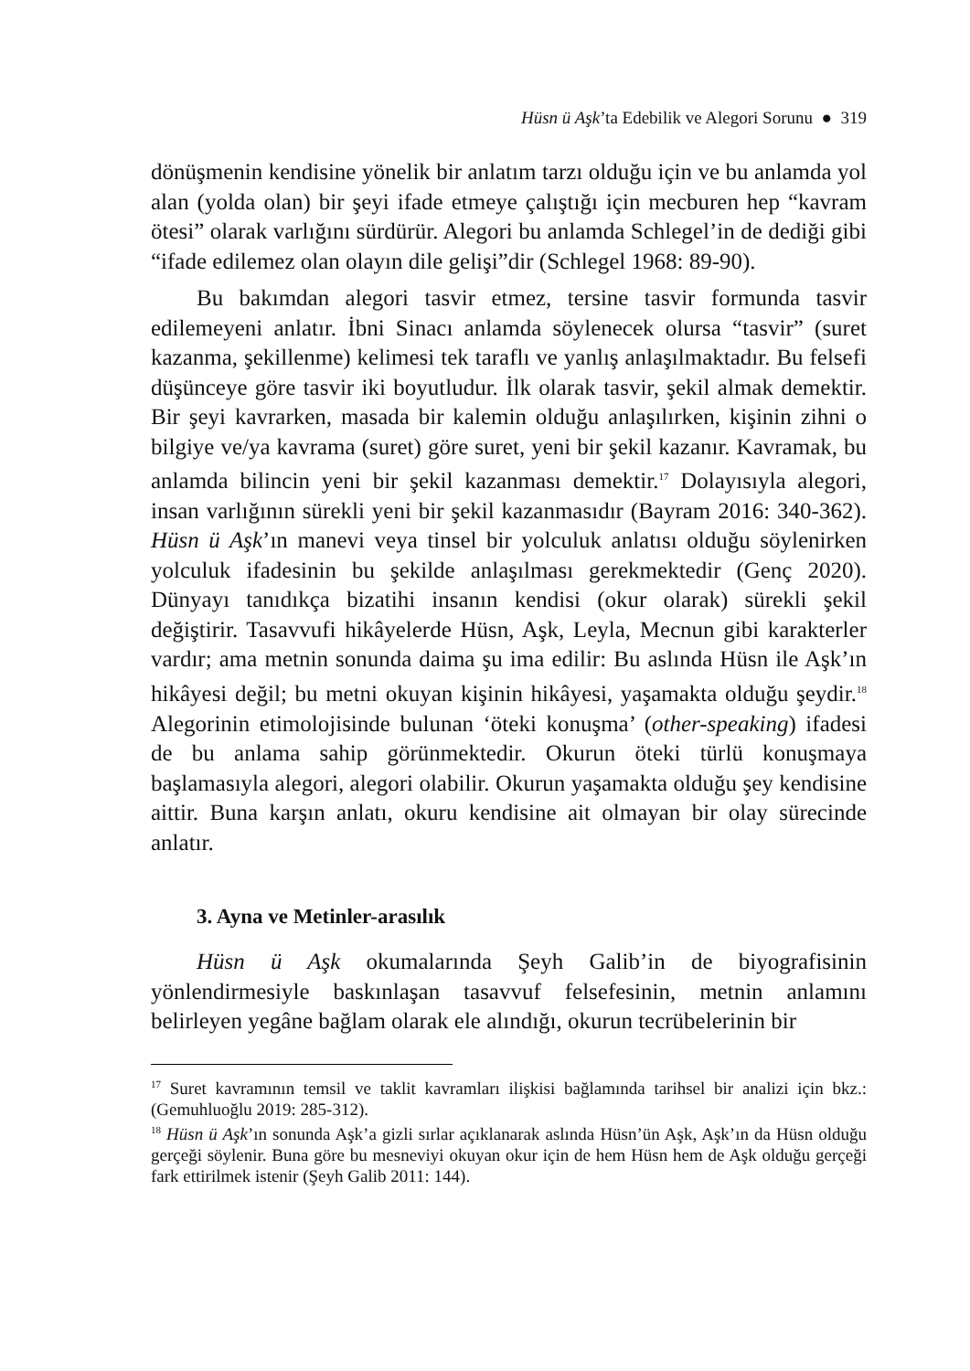Hüsn ü Aşk’ta Edebilik ve Alegori Sorunu ● 319
dönüşmenin kendisine yönelik bir anlatım tarzı olduğu için ve bu anlamda yol alan (yolda olan) bir şeyi ifade etmeye çalıştığı için mecburen hep “kavram ötesi” olarak varlığını sürdürür. Alegori bu anlamda Schlegel’in de dediği gibi “ifade edilemez olan olayın dile gelişi”dir (Schlegel 1968: 89-90).
Bu bakımdan alegori tasvir etmez, tersine tasvir formunda tasvir edilemeyeni anlatır. İbni Sinacı anlamda söylenecek olursa “tasvir” (suret kazanma, şekillenme) kelimesi tek taraflı ve yanlış anlaşılmaktadır. Bu felsefi düşünceye göre tasvir iki boyutludur. İlk olarak tasvir, şekil almak demektir. Bir şeyi kavrarken, masada bir kalemin olduğu anlaşılırken, kişinin zihni o bilgiye ve/ya kavrama (suret) göre suret, yeni bir şekil kazanır. Kavramak, bu anlamda bilincin yeni bir şekil kazanması demektir.<sup>17</sup> Dolayısıyla alegori, insan varlığının sürekli yeni bir şekil kazanmasıdır (Bayram 2016: 340-362). Hüsn ü Aşk’ın manevi veya tinsel bir yolculuk anlatısı olduğu söylenirken yolculuk ifadesinin bu şekilde anlaşılması gerekmektedir (Genç 2020). Dünyayı tanıdıkça bizatihi insanın kendisi (okur olarak) sürekli şekil değiştirir. Tasavvufi hikâyelerde Hüsn, Aşk, Leyla, Mecnun gibi karakterler vardır; ama metnin sonunda daima şu ima edilir: Bu aslında Hüsn ile Aşk’ın hikâyesi değil; bu metni okuyan kişinin hikâyesi, yaşamakta olduğu şeydir.<sup>18</sup> Alegorinin etimolojisinde bulunan ‘öteki konuşma’ (other-speaking) ifadesi de bu anlama sahip görünmektedir. Okurun öteki türlü konuşmaya başlamasıyla alegori, alegori olabilir. Okurun yaşamakta olduğu şey kendisine aittir. Buna karşın anlatı, okuru kendisine ait olmayan bir olay sürecinde anlatır.
3. Ayna ve Metinler-arasılık
Hüsn ü Aşk okumalarında Şeyh Galib’in de biyografisinin yönlendirmesiyle baskınlaşan tasavvuf felsefesinin, metnin anlamını belirleyen yegâne bağlam olarak ele alındığı, okurun tecrübelerinin bir
<sup>17</sup> Suret kavramının temsil ve taklit kavramları ilişkisi bağlamında tarihsel bir analizi için bkz.: (Gemuhluoğlu 2019: 285-312).
<sup>18</sup> Hüsn ü Aşk’ın sonunda Aşk’a gizli sırlar açıklanarak aslında Hüsn’ün Aşk, Aşk’ın da Hüsn olduğu gerçeği söylenir. Buna göre bu mesneviyi okuyan okur için de hem Hüsn hem de Aşk olduğu gerçeği fark ettirilmek istenir (Şeyh Galib 2011: 144).